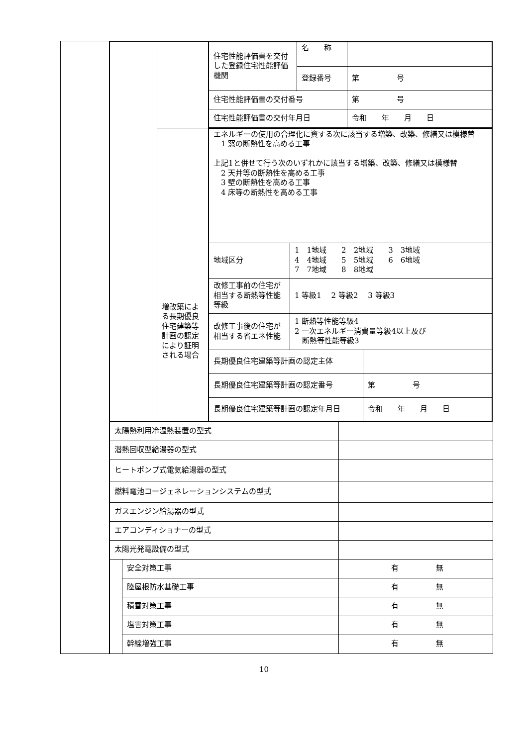| | / / / / 住宅性能評価書を交付した登録住宅性能評価機関 / 名 称 / / / / 登録番号 / 第 号 / / 住宅性能評価書の交付番号 / / 第 号 / / 住宅性能評価書の交付年月日 / / 令和 年 月 日 / / / / 増改築による長期優良住宅建築等計画の認定により証明される場合 / / エネルギーの使用の合理化に資する次に該当する増築、改築、修繕又は模様替 1 窓の断熱性を高める工事 上記1と併せて行う次のいずれかに該当する増築、改築、修繕又は模様替 2 天井等の断熱性を高める工事 3 壁の断熱性を高める工事 4 床等の断熱性を高める工事 / / / / 地域区分 / 1 1地域 2 2地域 3 3地域 4 4地域 5 5地域 6 6地域 7 7地域 8 8地域 / / / 改修工事前の住宅が相当する断熱等性能等級 / 1 等級1 2 等級2 3 等級3 / / / 改修工事後の住宅が相当する省エネ性能 / 1 断熱等性能等級4 2 一次エネルギー消費量等級4以上及び 断熱等性能等級3 / / / 長期優良住宅建築等計画の認定主体 / / / / 長期優良住宅建築等計画の認定番号 / / 第 号 / / 長期優良住宅建築等計画の認定年月日 / / 令和 年 月 日 / / |
| | / 太陽熱利用冷温熱装置の型式 / / / / 潜熱回収型給湯器の型式 / / / / ヒートポンプ式電気給湯器の型式 / / / / 燃料電池コージェネレーションシステムの型式 / / / / ガスエンジン給湯器の型式 / / / / エアコンディショナーの型式 / / / / 太陽光発電設備の型式 / / / / / 安全対策工事 / 有 無 / / / 陸屋根防水基礎工事 / 有 無 / / / 積雪対策工事 / 有 無 / / / 塩害対策工事 / 有 無 / / / 幹線増強工事 / 有 無 / |
10